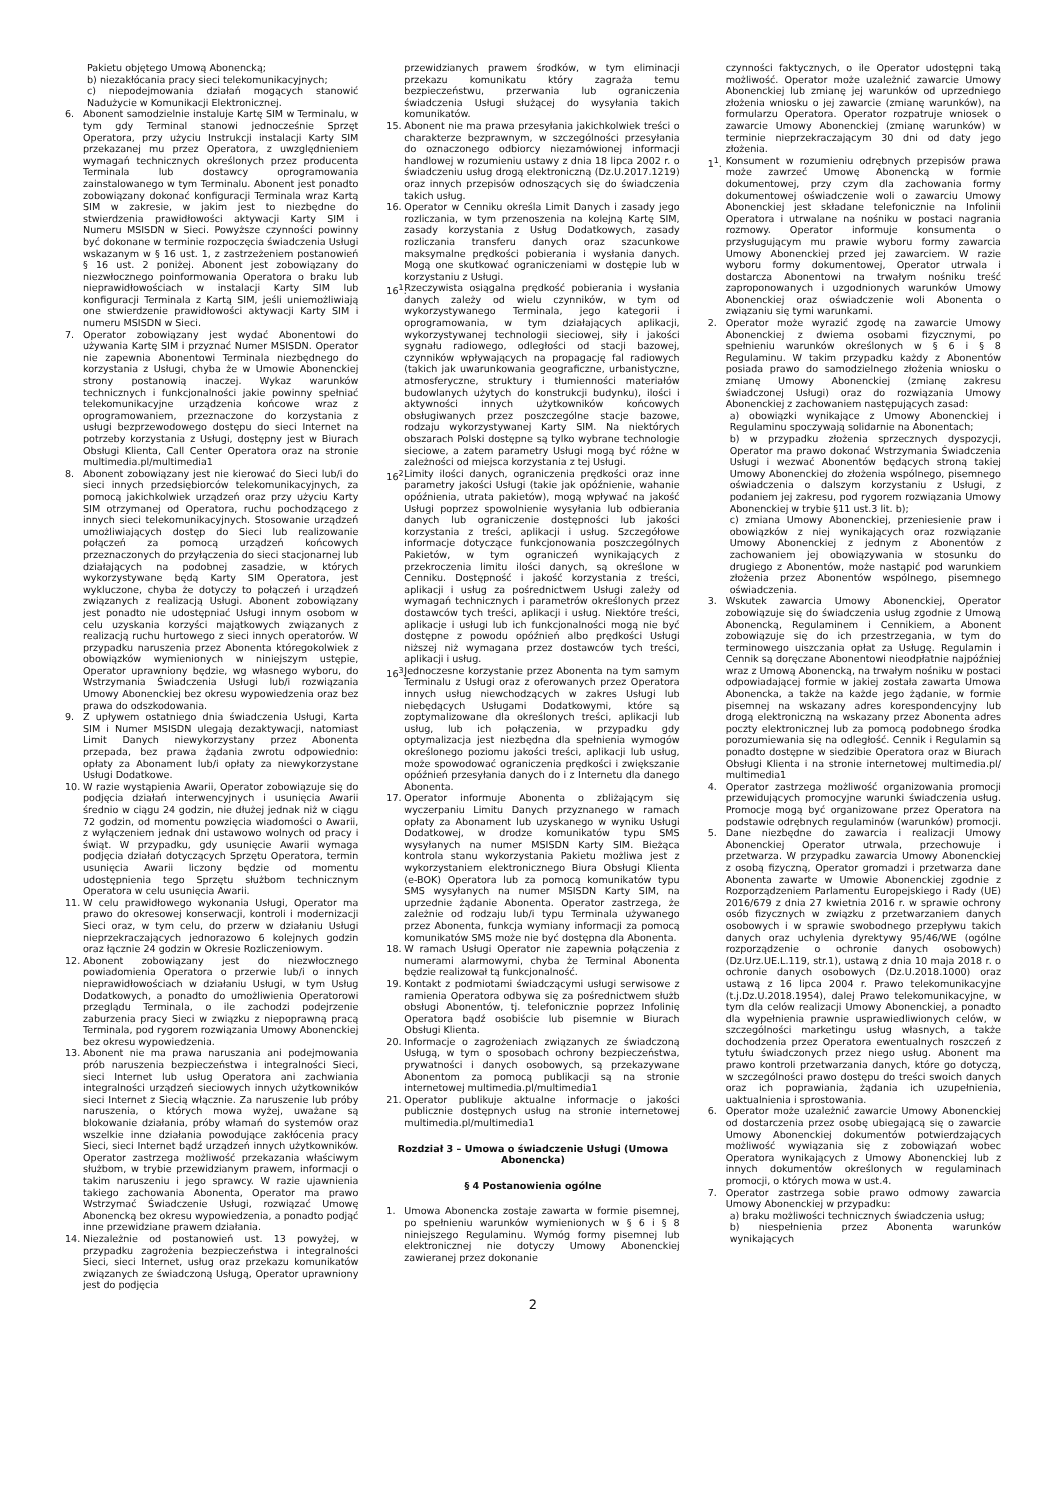Pakietu objętego Umową Abonencką;
b) niezakłócania pracy sieci telekomunikacyjnych;
c) niepodejmowania działań mogących stanowić Nadużycie w Komunikacji Elektronicznej.
6. Abonent samodzielnie instaluje Kartę SIM w Terminalu, w tym gdy Terminal stanowi jednocześnie Sprzęt Operatora, przy użyciu Instrukcji instalacji Karty SIM przekazanej mu przez Operatora, z uwzględnieniem wymagań technicznych określonych przez producenta Terminala lub dostawcy oprogramowania zainstalowanego w tym Terminalu. Abonent jest ponadto zobowiązany dokonać konfiguracji Terminala wraz Kartą SIM w zakresie, w jakim jest to niezbędne do stwierdzenia prawidłowości aktywacji Karty SIM i Numeru MSISDN w Sieci. Powyższe czynności powinny być dokonane w terminie rozpoczęcia świadczenia Usługi wskazanym w § 16 ust. 1, z zastrzeżeniem postanowień § 16 ust. 2 poniżej. Abonent jest zobowiązany do niezwłocznego poinformowania Operatora o braku lub nieprawidłowościach w instalacji Karty SIM lub konfiguracji Terminala z Kartą SIM, jeśli uniemożliwiają one stwierdzenie prawidłowości aktywacji Karty SIM i numeru MSISDN w Sieci.
7. Operator zobowiązany jest wydać Abonentowi do używania Kartę SIM i przyznać Numer MSISDN. Operator nie zapewnia Abonentowi Terminala niezbędnego do korzystania z Usługi, chyba że w Umowie Abonenckiej strony postanowią inaczej. Wykaz warunków technicznych i funkcjonalności jakie powinny spełniać telekomunikacyjne urządzenia końcowe wraz z oprogramowaniem, przeznaczone do korzystania z usługi bezprzewodowego dostępu do sieci Internet na potrzeby korzystania z Usługi, dostępny jest w Biurach Obsługi Klienta, Call Center Operatora oraz na stronie multimedia.pl/multimedia1
8. Abonent zobowiązany jest nie kierować do Sieci lub/i do sieci innych przedsiębiorców telekomunikacyjnych, za pomocą jakichkolwiek urządzeń oraz przy użyciu Karty SIM otrzymanej od Operatora, ruchu pochodzącego z innych sieci telekomunikacyjnych. Stosowanie urządzeń umożliwiających dostęp do Sieci lub realizowanie połączeń za pomocą urządzeń końcowych przeznaczonych do przyłączenia do sieci stacjonarnej lub działających na podobnej zasadzie, w których wykorzystywane będą Karty SIM Operatora, jest wykluczone, chyba że dotyczy to połączeń i urządzeń związanych z realizacją Usługi. Abonent zobowiązany jest ponadto nie udostępniać Usługi innym osobom w celu uzyskania korzyści majątkowych związanych z realizacją ruchu hurtowego z sieci innych operatorów. W przypadku naruszenia przez Abonenta któregokolwiek z obowiązków wymienionych w niniejszym ustępie, Operator uprawniony będzie, wg własnego wyboru, do Wstrzymania Świadczenia Usługi lub/i rozwiązania Umowy Abonenckiej bez okresu wypowiedzenia oraz bez prawa do odszkodowania.
9. Z upływem ostatniego dnia świadczenia Usługi, Karta SIM i Numer MSISDN ulegają dezaktywacji, natomiast Limit Danych niewykorzystany przez Abonenta przepada, bez prawa żądania zwrotu odpowiednio: opłaty za Abonament lub/i opłaty za niewykorzystane Usługi Dodatkowe.
10. W razie wystąpienia Awarii, Operator zobowiązuje się do podjęcia działań interwencyjnych i usunięcia Awarii średnio w ciągu 24 godzin, nie dłużej jednak niż w ciągu 72 godzin, od momentu powzięcia wiadomości o Awarii, z wyłączeniem jednak dni ustawowo wolnych od pracy i świąt. W przypadku, gdy usunięcie Awarii wymaga podjęcia działań dotyczących Sprzętu Operatora, termin usunięcia Awarii liczony będzie od momentu udostępnienia tego Sprzętu służbom technicznym Operatora w celu usunięcia Awarii.
11. W celu prawidłowego wykonania Usługi, Operator ma prawo do okresowej konserwacji, kontroli i modernizacji Sieci oraz, w tym celu, do przerw w działaniu Usługi nieprzekraczających jednorazowo 6 kolejnych godzin oraz łącznie 24 godzin w Okresie Rozliczeniowym.
12. Abonent zobowiązany jest do niezwłocznego powiadomienia Operatora o przerwie lub/i o innych nieprawidłowościach w działaniu Usługi, w tym Usług Dodatkowych, a ponadto do umożliwienia Operatorowi przeglądu Terminala, o ile zachodzi podejrzenie zaburzenia pracy Sieci w związku z niepoprawną pracą Terminala, pod rygorem rozwiązania Umowy Abonenckiej bez okresu wypowiedzenia.
13. Abonent nie ma prawa naruszania ani podejmowania prób naruszenia bezpieczeństwa i integralności Sieci, sieci Internet lub usług Operatora ani zachwiania integralności urządzeń sieciowych innych użytkowników sieci Internet z Siecią włącznie. Za naruszenie lub próby naruszenia, o których mowa wyżej, uważane są blokowanie działania, próby włamań do systemów oraz wszelkie inne działania powodujące zakłócenia pracy Sieci, sieci Internet bądź urządzeń innych użytkowników. Operator zastrzega możliwość przekazania właściwym służbom, w trybie przewidzianym prawem, informacji o takim naruszeniu i jego sprawcy. W razie ujawnienia takiego zachowania Abonenta, Operator ma prawo Wstrzymać Świadczenie Usługi, rozwiązać Umowę Abonencką bez okresu wypowiedzenia, a ponadto podjąć inne przewidziane prawem działania.
14. Niezależnie od postanowień ust. 13 powyżej, w przypadku zagrożenia bezpieczeństwa i integralności Sieci, sieci Internet, usług oraz przekazu komunikatów związanych ze świadczoną Usługą, Operator uprawniony jest do podjęcia
przewidzianych prawem środków, w tym eliminacji przekazu komunikatu który zagraża temu bezpieczeństwu, przerwania lub ograniczenia świadczenia Usługi służącej do wysyłania takich komunikatów.
15. Abonent nie ma prawa przesyłania jakichkolwiek treści o charakterze bezprawnym, w szczególności przesyłania do oznaczonego odbiorcy niezamówionej informacji handlowej w rozumieniu ustawy z dnia 18 lipca 2002 r. o świadczeniu usług drogą elektroniczną (Dz.U.2017.1219) oraz innych przepisów odnoszących się do świadczenia takich usług.
16. Operator w Cenniku określa Limit Danych i zasady jego rozliczania, w tym przenoszenia na kolejną Kartę SIM, zasady korzystania z Usług Dodatkowych, zasady rozliczania transferu danych oraz szacunkowe maksymalne prędkości pobierania i wysłania danych. Mogą one skutkować ograniczeniami w dostępie lub w korzystaniu z Usługi.
16<sup>1</sup>.
Rzeczywista osiągalna prędkość pobierania i wysłania danych zależy od wielu czynników, w tym od wykorzystywanego Terminala, jego kategorii i oprogramowania, w tym działających aplikacji, wykorzystywanej technologii sieciowej, siły i jakości sygnału radiowego, odległości od stacji bazowej, czynników wpływających na propagację fal radiowych (takich jak uwarunkowania geograficzne, urbanistyczne, atmosferyczne, struktury i tłumienności materiałów budowlanych użytych do konstrukcji budynku), ilości i aktywności innych użytkowników końcowych obsługiwanych przez poszczególne stacje bazowe, rodzaju wykorzystywanej Karty SIM. Na niektórych obszarach Polski dostępne są tylko wybrane technologie sieciowe, a zatem parametry Usługi mogą być różne w zależności od miejsca korzystania z tej Usługi.
16<sup>2</sup>.
Limity ilości danych, ograniczenia prędkości oraz inne parametry jakości Usługi (takie jak opóźnienie, wahanie opóźnienia, utrata pakietów), mogą wpływać na jakość Usługi poprzez spowolnienie wysyłania lub odbierania danych lub ograniczenie dostępności lub jakości korzystania z treści, aplikacji i usług. Szczegółowe informacje dotyczące funkcjonowania poszczególnych Pakietów, w tym ograniczeń wynikających z przekroczenia limitu ilości danych, są określone w Cenniku. Dostępność i jakość korzystania z treści, aplikacji i usług za pośrednictwem Usługi zależy od wymagań technicznych i parametrów określonych przez dostawców tych treści, aplikacji i usług. Niektóre treści, aplikacje i usługi lub ich funkcjonalności mogą nie być dostępne z powodu opóźnień albo prędkości Usługi niższej niż wymagana przez dostawców tych treści, aplikacji i usług.
16<sup>3</sup>.
Jednoczesne korzystanie przez Abonenta na tym samym Terminalu z Usługi oraz z oferowanych przez Operatora innych usług niewchodzących w zakres Usługi lub niebędących Usługami Dodatkowymi, które są zoptymalizowane dla określonych treści, aplikacji lub usług, lub ich połączenia, w przypadku gdy optymalizacja jest niezbędna dla spełnienia wymogów określonego poziomu jakości treści, aplikacji lub usług, może spowodować ograniczenia prędkości i zwiększanie opóźnień przesyłania danych do i z Internetu dla danego Abonenta.
17. Operator informuje Abonenta o zbliżającym się wyczerpaniu Limitu Danych przyznanego w ramach opłaty za Abonament lub uzyskanego w wyniku Usługi Dodatkowej, w drodze komunikatów typu SMS wysyłanych na numer MSISDN Karty SIM. Bieżąca kontrola stanu wykorzystania Pakietu możliwa jest z wykorzystaniem elektronicznego Biura Obsługi Klienta (e-BOK) Operatora lub za pomocą komunikatów typu SMS wysyłanych na numer MSISDN Karty SIM, na uprzednie żądanie Abonenta. Operator zastrzega, że zależnie od rodzaju lub/i typu Terminala używanego przez Abonenta, funkcja wymiany informacji za pomocą komunikatów SMS może nie być dostępna dla Abonenta.
18. W ramach Usługi Operator nie zapewnia połączenia z numerami alarmowymi, chyba że Terminal Abonenta będzie realizował tą funkcjonalność.
19. Kontakt z podmiotami świadczącymi usługi serwisowe z ramienia Operatora odbywa się za pośrednictwem służb obsługi Abonentów, tj. telefonicznie poprzez Infolinię Operatora bądź osobiście lub pisemnie w Biurach Obsługi Klienta.
20. Informacje o zagrożeniach związanych ze świadczoną Usługą, w tym o sposobach ochrony bezpieczeństwa, prywatności i danych osobowych, są przekazywane Abonentom za pomocą publikacji są na stronie internetowej multimedia.pl/multimedia1
21. Operator publikuje aktualne informacje o jakości publicznie dostępnych usług na stronie internetowej multimedia.pl/multimedia1
Rozdział 3 – Umowa o świadczenie Usługi (Umowa Abonencka)
§ 4 Postanowienia ogólne
1. Umowa Abonencka zostaje zawarta w formie pisemnej, po spełnieniu warunków wymienionych w § 6 i § 8 niniejszego Regulaminu. Wymóg formy pisemnej lub elektronicznej nie dotyczy Umowy Abonenckiej zawieranej przez dokonanie
czynności faktycznych, o ile Operator udostępni taką możliwość. Operator może uzależnić zawarcie Umowy Abonenckiej lub zmianę jej warunków od uprzedniego złożenia wniosku o jej zawarcie (zmianę warunków), na formularzu Operatora. Operator rozpatruje wniosek o zawarcie Umowy Abonenckiej (zmianę warunków) w terminie nieprzekraczającym 30 dni od daty jego złożenia.
1<sup>1</sup>. Konsument w rozumieniu odrębnych przepisów prawa może zawrzeć Umowę Abonencką w formie dokumentowej, przy czym dla zachowania formy dokumentowej oświadczenie woli o zawarciu Umowy Abonenckiej jest składane telefonicznie na Infolinii Operatora i utrwalane na nośniku w postaci nagrania rozmowy. Operator informuje konsumenta o przysługującym mu prawie wyboru formy zawarcia Umowy Abonenckiej przed jej zawarciem. W razie wyboru formy dokumentowej, Operator utrwala i dostarcza Abonentowi na trwałym nośniku treść zaproponowanych i uzgodnionych warunków Umowy Abonenckiej oraz oświadczenie woli Abonenta o związaniu się tymi warunkami.
2. Operator może wyrazić zgodę na zawarcie Umowy Abonenckiej z dwiema osobami fizycznymi, po spełnieniu warunków określonych w § 6 i § 8 Regulaminu. W takim przypadku każdy z Abonentów posiada prawo do samodzielnego złożenia wniosku o zmianę Umowy Abonenckiej (zmianę zakresu świadczonej Usługi) oraz do rozwiązania Umowy Abonenckiej z zachowaniem następujących zasad:
a) obowiązki wynikające z Umowy Abonenckiej i Regulaminu spoczywają solidarnie na Abonentach;
b) w przypadku złożenia sprzecznych dyspozycji, Operator ma prawo dokonać Wstrzymania Świadczenia Usługi i wezwać Abonentów będących stroną takiej Umowy Abonenckiej do złożenia wspólnego, pisemnego oświadczenia o dalszym korzystaniu z Usługi, z podaniem jej zakresu, pod rygorem rozwiązania Umowy Abonenckiej w trybie §11 ust.3 lit. b);
c) zmiana Umowy Abonenckiej, przeniesienie praw i obowiązków z niej wynikających oraz rozwiązanie Umowy Abonenckiej z jednym z Abonentów z zachowaniem jej obowiązywania w stosunku do drugiego z Abonentów, może nastąpić pod warunkiem złożenia przez Abonentów wspólnego, pisemnego oświadczenia.
3. Wskutek zawarcia Umowy Abonenckiej, Operator zobowiązuje się do świadczenia usług zgodnie z Umową Abonencką, Regulaminem i Cennikiem, a Abonent zobowiązuje się do ich przestrzegania, w tym do terminowego uiszczania opłat za Usługę. Regulamin i Cennik są doręczane Abonentowi nieodpłatnie najpóźniej wraz z Umową Abonencką, na trwałym nośniku w postaci odpowiadającej formie w jakiej została zawarta Umowa Abonencka, a także na każde jego żądanie, w formie pisemnej na wskazany adres korespondencyjny lub drogą elektroniczną na wskazany przez Abonenta adres poczty elektronicznej lub za pomocą podobnego środka porozumiewania się na odległość. Cennik i Regulamin są ponadto dostępne w siedzibie Operatora oraz w Biurach Obsługi Klienta i na stronie internetowej multimedia.pl/ multimedia1
4. Operator zastrzega możliwość organizowania promocji przewidujących promocyjne warunki świadczenia usług. Promocje mogą być organizowane przez Operatora na podstawie odrębnych regulaminów (warunków) promocji.
5. Dane niezbędne do zawarcia i realizacji Umowy Abonenckiej Operator utrwala, przechowuje i przetwarza. W przypadku zawarcia Umowy Abonenckiej z osobą fizyczną, Operator gromadzi i przetwarza dane Abonenta zawarte w Umowie Abonenckiej zgodnie z Rozporządzeniem Parlamentu Europejskiego i Rady (UE) 2016/679 z dnia 27 kwietnia 2016 r. w sprawie ochrony osób fizycznych w związku z przetwarzaniem danych osobowych i w sprawie swobodnego przepływu takich danych oraz uchylenia dyrektywy 95/46/WE (ogólne rozporządzenie o ochronie danych osobowych) (Dz.Urz.UE.L.119, str.1), ustawą z dnia 10 maja 2018 r. o ochronie danych osobowych (Dz.U.2018.1000) oraz ustawą z 16 lipca 2004 r. Prawo telekomunikacyjne (t.j.Dz.U.2018.1954), dalej Prawo telekomunikacyjne, w tym dla celów realizacji Umowy Abonenckiej, a ponadto dla wypełnienia prawnie usprawiedliwionych celów, w szczególności marketingu usług własnych, a także dochodzenia przez Operatora ewentualnych roszczeń z tytułu świadczonych przez niego usług. Abonent ma prawo kontroli przetwarzania danych, które go dotyczą, w szczególności prawo dostępu do treści swoich danych oraz ich poprawiania, żądania ich uzupełnienia, uaktualnienia i sprostowania.
6. Operator może uzależnić zawarcie Umowy Abonenckiej od dostarczenia przez osobę ubiegającą się o zawarcie Umowy Abonenckiej dokumentów potwierdzających możliwość wywiązania się z zobowiązań wobec Operatora wynikających z Umowy Abonenckiej lub z innych dokumentów określonych w regulaminach promocji, o których mowa w ust.4.
7. Operator zastrzega sobie prawo odmowy zawarcia Umowy Abonenckiej w przypadku:
a) braku możliwości technicznych świadczenia usług;
b) niespełnienia przez Abonenta warunków wynikających
2